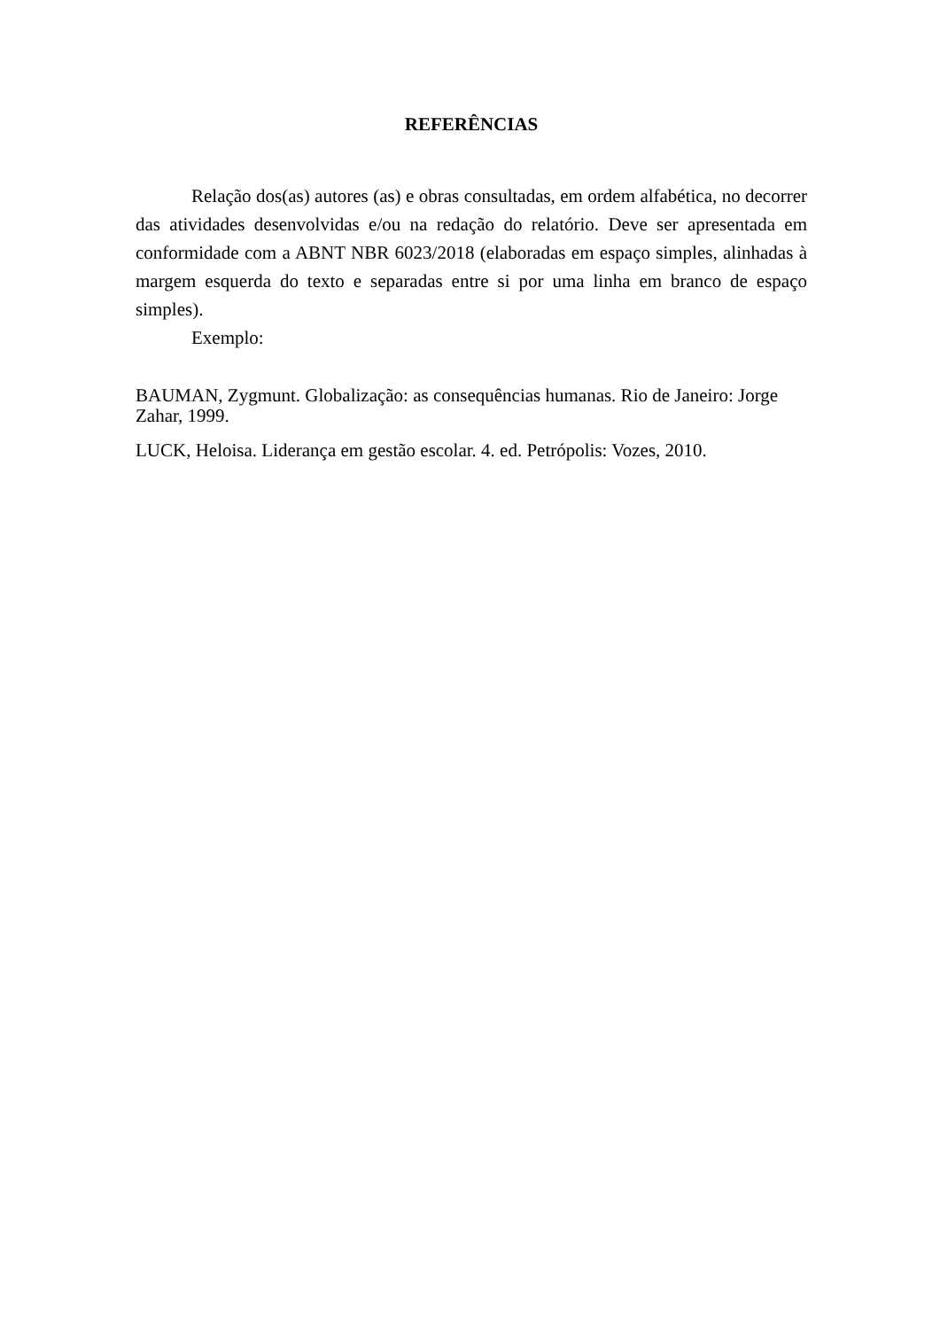REFERÊNCIAS
Relação dos(as) autores (as) e obras consultadas, em ordem alfabética, no decorrer das atividades desenvolvidas e/ou na redação do relatório. Deve ser apresentada em conformidade com a ABNT NBR 6023/2018 (elaboradas em espaço simples, alinhadas à margem esquerda do texto e separadas entre si por uma linha em branco de espaço simples).
Exemplo:
BAUMAN, Zygmunt. Globalização: as consequências humanas. Rio de Janeiro: Jorge Zahar, 1999.
LUCK, Heloisa. Liderança em gestão escolar. 4. ed. Petrópolis: Vozes, 2010.